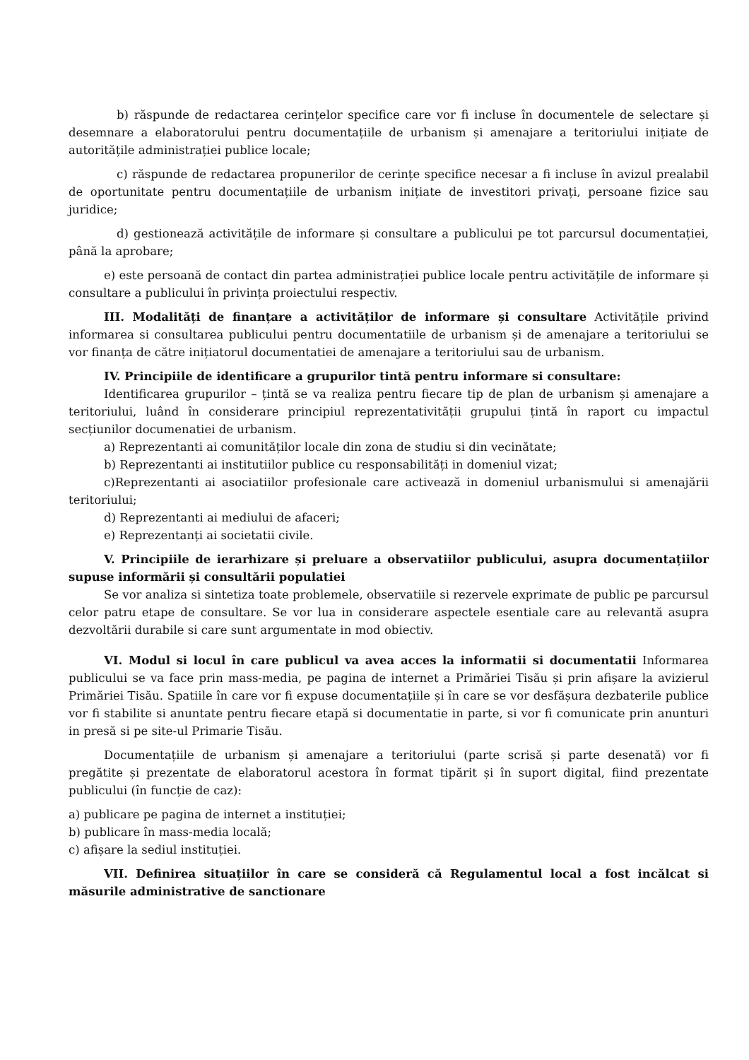b) răspunde de redactarea cerințelor specifice care vor fi incluse în documentele de selectare și desemnare a elaboratorului pentru documentațiile de urbanism și amenajare a teritoriului inițiate de autoritățile administrației publice locale;
c) răspunde de redactarea propunerilor de cerințe specifice necesar a fi incluse în avizul prealabil de oportunitate pentru documentațiile de urbanism inițiate de investitori privați, persoane fizice sau juridice;
d) gestionează activitățile de informare și consultare a publicului pe tot parcursul documentației, până la aprobare;
e) este persoană de contact din partea administrației publice locale pentru activitățile de informare și consultare a publicului în privința proiectului respectiv.
III. Modalități de finanțare a activităților de informare și consultare Activitățile privind informarea si consultarea publicului pentru documentatiile de urbanism și de amenajare a teritoriului se vor finanța de către inițiatorul documentatiei de amenajare a teritoriului sau de urbanism.
IV. Principiile de identificare a grupurilor tintă pentru informare si consultare:
Identificarea grupurilor – țintă se va realiza pentru fiecare tip de plan de urbanism și amenajare a teritoriului, luând în considerare principiul reprezentativității grupului țintă în raport cu impactul secțiunilor documenatiei de urbanism.
a) Reprezentanti ai comunităților locale din zona de studiu si din vecinătate;
b) Reprezentanti ai institutiilor publice cu responsabilități in domeniul vizat;
c)Reprezentanti ai asociatiilor profesionale care activează in domeniul urbanismului si amenajării teritoriului;
d) Reprezentanti ai mediului de afaceri;
e) Reprezentanți ai societatii civile.
V. Principiile de ierarhizare și preluare a observatiilor publicului, asupra documentațiilor supuse informării și consultării populatiei
Se vor analiza si sintetiza toate problemele, observatiile si rezervele exprimate de public pe parcursul celor patru etape de consultare. Se vor lua in considerare aspectele esentiale care au relevantă asupra dezvoltării durabile si care sunt argumentate in mod obiectiv.
VI. Modul si locul în care publicul va avea acces la informatii si documentatii Informarea publicului se va face prin mass-media, pe pagina de internet a Primăriei Tisău și prin afișare la avizierul Primăriei Tisău. Spatiile în care vor fi expuse documentațiile și în care se vor desfășura dezbaterile publice vor fi stabilite si anuntate pentru fiecare etapă si documentatie in parte, si vor fi comunicate prin anunturi in presă si pe site-ul Primarie Tisău.
Documentațiile de urbanism și amenajare a teritoriului (parte scrisă și parte desenată) vor fi pregătite și prezentate de elaboratorul acestora în format tipărit și în suport digital, fiind prezentate publicului (în funcție de caz):
a) publicare pe pagina de internet a instituției;
b) publicare în mass-media locală;
c) afișare la sediul instituției.
VII. Definirea situațiilor în care se consideră că Regulamentul local a fost incălcat si măsurile administrative de sanctionare